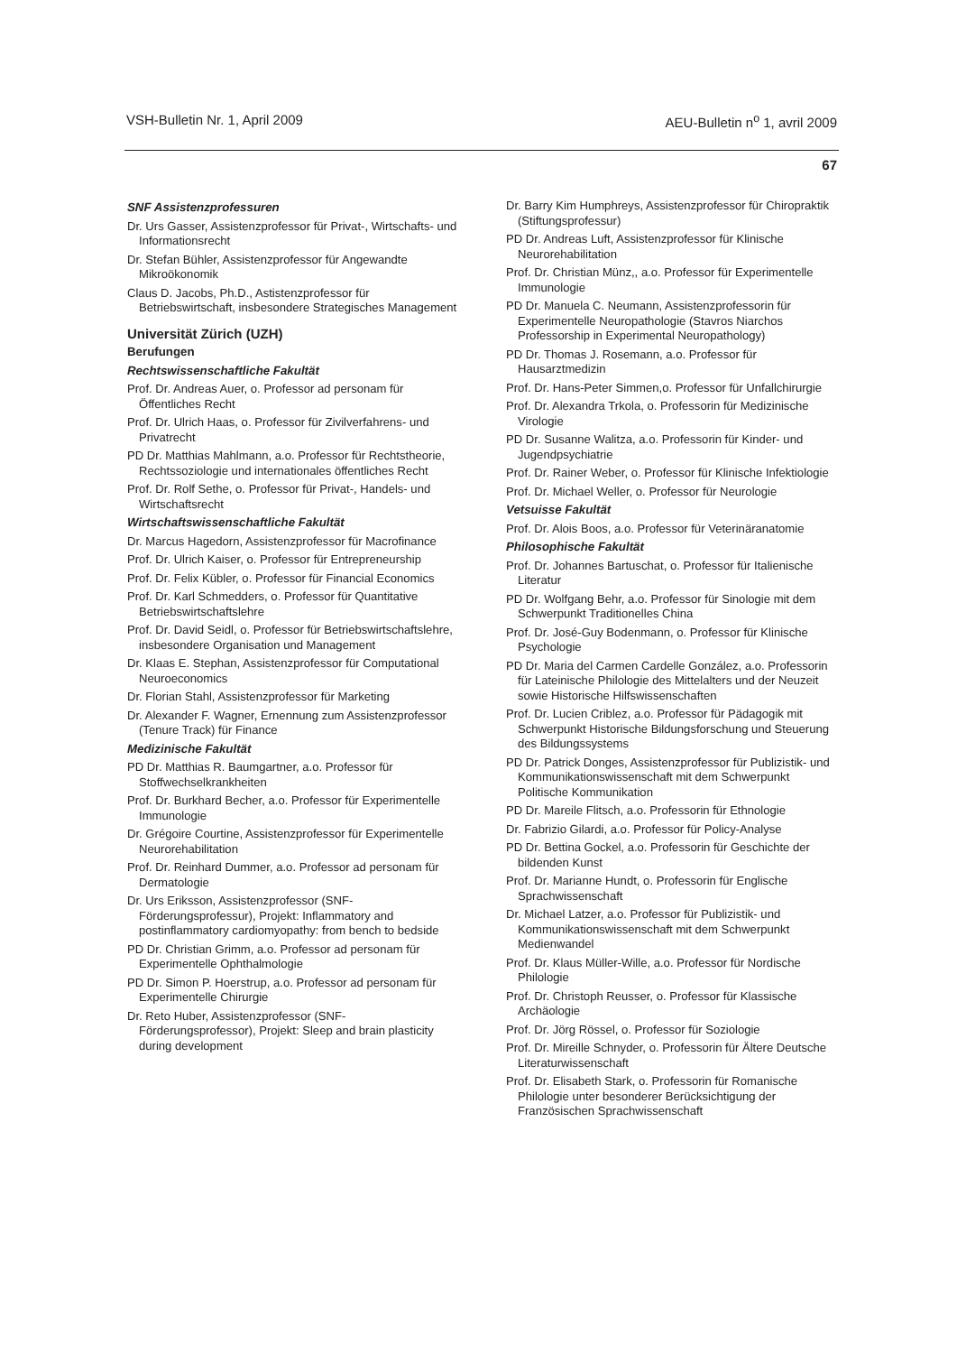VSH-Bulletin Nr. 1, April 2009 AEU-Bulletin n<sup>o</sup> 1, avril 2009
67
SNF Assistenzprofessuren
Dr. Urs Gasser, Assistenzprofessor für Privat-, Wirtschafts- und Informationsrecht
Dr. Stefan Bühler, Assistenzprofessor für Angewandte Mikroökonomik
Claus D. Jacobs, Ph.D., Astistenzprofessor für Betriebswirtschaft, insbesondere Strategisches Management
Universität Zürich (UZH)
Berufungen
Rechtswissenschaftliche Fakultät
Prof. Dr. Andreas Auer, o. Professor ad personam für Öffentliches Recht
Prof. Dr. Ulrich Haas, o. Professor für Zivilverfahrens- und Privatrecht
PD Dr. Matthias Mahlmann, a.o. Professor für Rechtstheorie, Rechtssoziologie und internationales öffentliches Recht
Prof. Dr. Rolf Sethe, o. Professor für Privat-, Handels- und Wirtschaftsrecht
Wirtschaftswissenschaftliche Fakultät
Dr. Marcus Hagedorn, Assistenzprofessor für Macrofinance
Prof. Dr. Ulrich Kaiser, o. Professor für Entrepreneurship
Prof. Dr. Felix Kübler, o. Professor für Financial Economics
Prof. Dr. Karl Schmedders, o. Professor für Quantitative Betriebswirtschaftslehre
Prof. Dr. David Seidl, o. Professor für Betriebswirtschaftslehre, insbesondere Organisation und Management
Dr. Klaas E. Stephan, Assistenzprofessor für Computational Neuroeconomics
Dr. Florian Stahl, Assistenzprofessor für Marketing
Dr. Alexander F. Wagner, Ernennung zum Assistenzprofessor (Tenure Track) für Finance
Medizinische Fakultät
PD Dr. Matthias R. Baumgartner, a.o. Professor für Stoffwechselkrankheiten
Prof. Dr. Burkhard Becher, a.o. Professor für Experimentelle Immunologie
Dr. Grégoire Courtine, Assistenzprofessor für Experimentelle Neurorehabilitation
Prof. Dr. Reinhard Dummer, a.o. Professor ad personam für Dermatologie
Dr. Urs Eriksson, Assistenzprofessor (SNF-Förderungsprofessur), Projekt: Inflammatory and postinflammatory cardiomyopathy: from bench to bedside
PD Dr. Christian Grimm, a.o. Professor ad personam für Experimentelle Ophthalmologie
PD Dr. Simon P. Hoerstrup, a.o. Professor ad personam für Experimentelle Chirurgie
Dr. Reto Huber, Assistenzprofessor (SNF-Förderungsprofessor), Projekt: Sleep and brain plasticity during development
Dr. Barry Kim Humphreys, Assistenzprofessor für Chiropraktik (Stiftungsprofessur)
PD Dr. Andreas Luft, Assistenzprofessor für Klinische Neurorehabilitation
Prof. Dr. Christian Münz,, a.o. Professor für Experimentelle Immunologie
PD Dr. Manuela C. Neumann, Assistenzprofessorin für Experimentelle Neuropathologie (Stavros Niarchos Professorship in Experimental Neuropathology)
PD Dr. Thomas J. Rosemann, a.o. Professor für Hausarztmedizin
Prof. Dr. Hans-Peter Simmen,o. Professor für Unfallchirurgie
Prof. Dr. Alexandra Trkola, o. Professorin für Medizinische Virologie
PD Dr. Susanne Walitza, a.o. Professorin für Kinder- und Jugendpsychiatrie
Prof. Dr. Rainer Weber, o. Professor für Klinische Infektiologie
Prof. Dr. Michael Weller, o. Professor für Neurologie
Vetsuisse Fakultät
Prof. Dr. Alois Boos, a.o. Professor für Veterinäranatomie
Philosophische Fakultät
Prof. Dr. Johannes Bartuschat, o. Professor für Italienische Literatur
PD Dr. Wolfgang Behr, a.o. Professor für Sinologie mit dem Schwerpunkt Traditionelles China
Prof. Dr. José-Guy Bodenmann, o. Professor für Klinische Psychologie
PD Dr. Maria del Carmen Cardelle González, a.o. Professorin für Lateinische Philologie des Mittelalters und der Neuzeit sowie Historische Hilfswissenschaften
Prof. Dr. Lucien Criblez, a.o. Professor für Pädagogik mit Schwerpunkt Historische Bildungsforschung und Steuerung des Bildungssystems
PD Dr. Patrick Donges, Assistenzprofessor für Publizistik- und Kommunikationswissenschaft mit dem Schwerpunkt Politische Kommunikation
PD Dr. Mareile Flitsch, a.o. Professorin für Ethnologie
Dr. Fabrizio Gilardi, a.o. Professor für Policy-Analyse
PD Dr. Bettina Gockel, a.o. Professorin für Geschichte der bildenden Kunst
Prof. Dr. Marianne Hundt, o. Professorin für Englische Sprachwissenschaft
Dr. Michael Latzer, a.o. Professor für Publizistik- und Kommunikationswissenschaft mit dem Schwerpunkt Medienwandel
Prof. Dr. Klaus Müller-Wille, a.o. Professor für Nordische Philologie
Prof. Dr. Christoph Reusser, o. Professor für Klassische Archäologie
Prof. Dr. Jörg Rössel, o. Professor für Soziologie
Prof. Dr. Mireille Schnyder, o. Professorin für Ältere Deutsche Literaturwissenschaft
Prof. Dr. Elisabeth Stark, o. Professorin für Romanische Philologie unter besonderer Berücksichtigung der Französischen Sprachwissenschaft